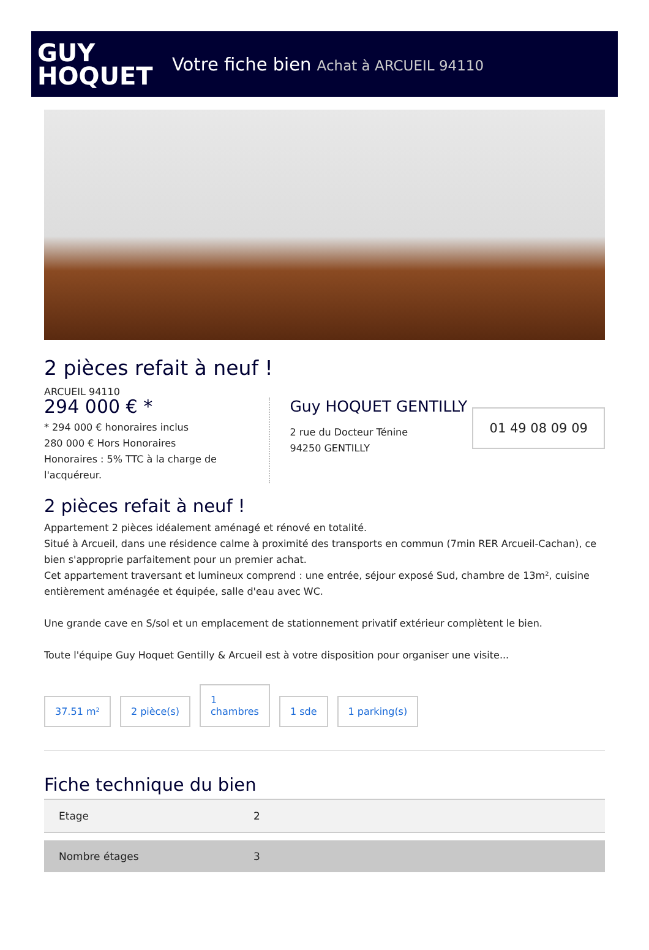GUY
HOQUET
Votre fiche bien Achat à ARCUEIL 94110
2 pièces refait à neuf !
ARCUEIL 94110
294 000 € *
* 294 000 € honoraires inclus
280 000 € Hors Honoraires
Honoraires : 5% TTC à la charge de l'acquéreur.
Guy HOQUET GENTILLY
2 rue du Docteur Ténine
94250 GENTILLY
01 49 08 09 09
2 pièces refait à neuf !
Appartement 2 pièces idéalement aménagé et rénové en totalité.
Situé à Arcueil, dans une résidence calme à proximité des transports en commun (7min RER Arcueil-Cachan), ce bien s'approprie parfaitement pour un premier achat.
Cet appartement traversant et lumineux comprend : une entrée, séjour exposé Sud, chambre de 13m², cuisine entièrement aménagée et équipée, salle d'eau avec WC.
Une grande cave en S/sol et un emplacement de stationnement privatif extérieur complètent le bien.
Toute l'équipe Guy Hoquet Gentilly & Arcueil est à votre disposition pour organiser une visite...
37.51 m²
2 pièce(s)
1
chambres
1 sde
1 parking(s)
Fiche technique du bien
| Etage | 2 |
| Nombre étages | 3 |